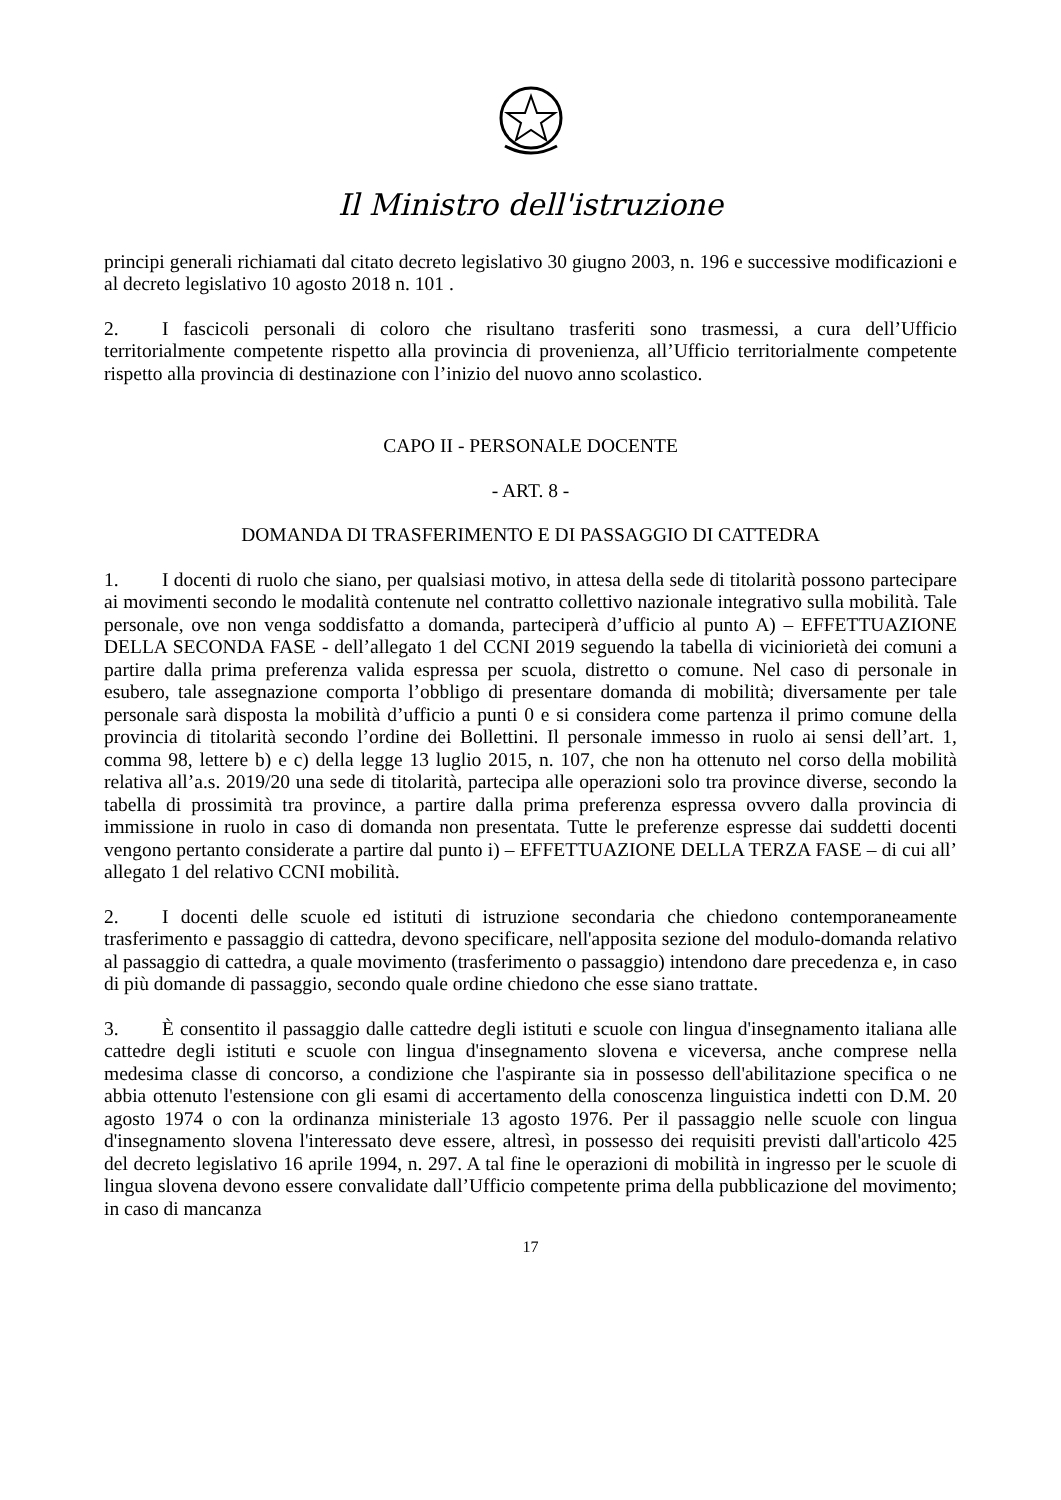Il Ministro dell'istruzione
principi generali richiamati dal citato decreto legislativo 30 giugno 2003, n. 196 e successive modificazioni e al decreto legislativo 10 agosto 2018 n. 101 .
2. I fascicoli personali di coloro che risultano trasferiti sono trasmessi, a cura dell’Ufficio territorialmente competente rispetto alla provincia di provenienza, all’Ufficio territorialmente competente rispetto alla provincia di destinazione con l’inizio del nuovo anno scolastico.
CAPO II - PERSONALE DOCENTE
- ART. 8 -
DOMANDA DI TRASFERIMENTO E DI PASSAGGIO DI CATTEDRA
1. I docenti di ruolo che siano, per qualsiasi motivo, in attesa della sede di titolarità possono partecipare ai movimenti secondo le modalità contenute nel contratto collettivo nazionale integrativo sulla mobilità. Tale personale, ove non venga soddisfatto a domanda, parteciperà d’ufficio al punto A) – EFFETTUAZIONE DELLA SECONDA FASE - dell’allegato 1 del CCNI 2019 seguendo la tabella di viciniorietà dei comuni a partire dalla prima preferenza valida espressa per scuola, distretto o comune. Nel caso di personale in esubero, tale assegnazione comporta l’obbligo di presentare domanda di mobilità; diversamente per tale personale sarà disposta la mobilità d’ufficio a punti 0 e si considera come partenza il primo comune della provincia di titolarità secondo l’ordine dei Bollettini. Il personale immesso in ruolo ai sensi dell’art. 1, comma 98, lettere b) e c) della legge 13 luglio 2015, n. 107, che non ha ottenuto nel corso della mobilità relativa all’a.s. 2019/20 una sede di titolarità, partecipa alle operazioni solo tra province diverse, secondo la tabella di prossimità tra province, a partire dalla prima preferenza espressa ovvero dalla provincia di immissione in ruolo in caso di domanda non presentata. Tutte le preferenze espresse dai suddetti docenti vengono pertanto considerate a partire dal punto i) – EFFETTUAZIONE DELLA TERZA FASE – di cui all’ allegato 1 del relativo CCNI mobilità.
2. I docenti delle scuole ed istituti di istruzione secondaria che chiedono contemporaneamente trasferimento e passaggio di cattedra, devono specificare, nell'apposita sezione del modulo-domanda relativo al passaggio di cattedra, a quale movimento (trasferimento o passaggio) intendono dare precedenza e, in caso di più domande di passaggio, secondo quale ordine chiedono che esse siano trattate.
3. È consentito il passaggio dalle cattedre degli istituti e scuole con lingua d'insegnamento italiana alle cattedre degli istituti e scuole con lingua d'insegnamento slovena e viceversa, anche comprese nella medesima classe di concorso, a condizione che l'aspirante sia in possesso dell'abilitazione specifica o ne abbia ottenuto l'estensione con gli esami di accertamento della conoscenza linguistica indetti con D.M. 20 agosto 1974 o con la ordinanza ministeriale 13 agosto 1976. Per il passaggio nelle scuole con lingua d'insegnamento slovena l'interessato deve essere, altresì, in possesso dei requisiti previsti dall'articolo 425 del decreto legislativo 16 aprile 1994, n. 297. A tal fine le operazioni di mobilità in ingresso per le scuole di lingua slovena devono essere convalidate dall’Ufficio competente prima della pubblicazione del movimento; in caso di mancanza
17